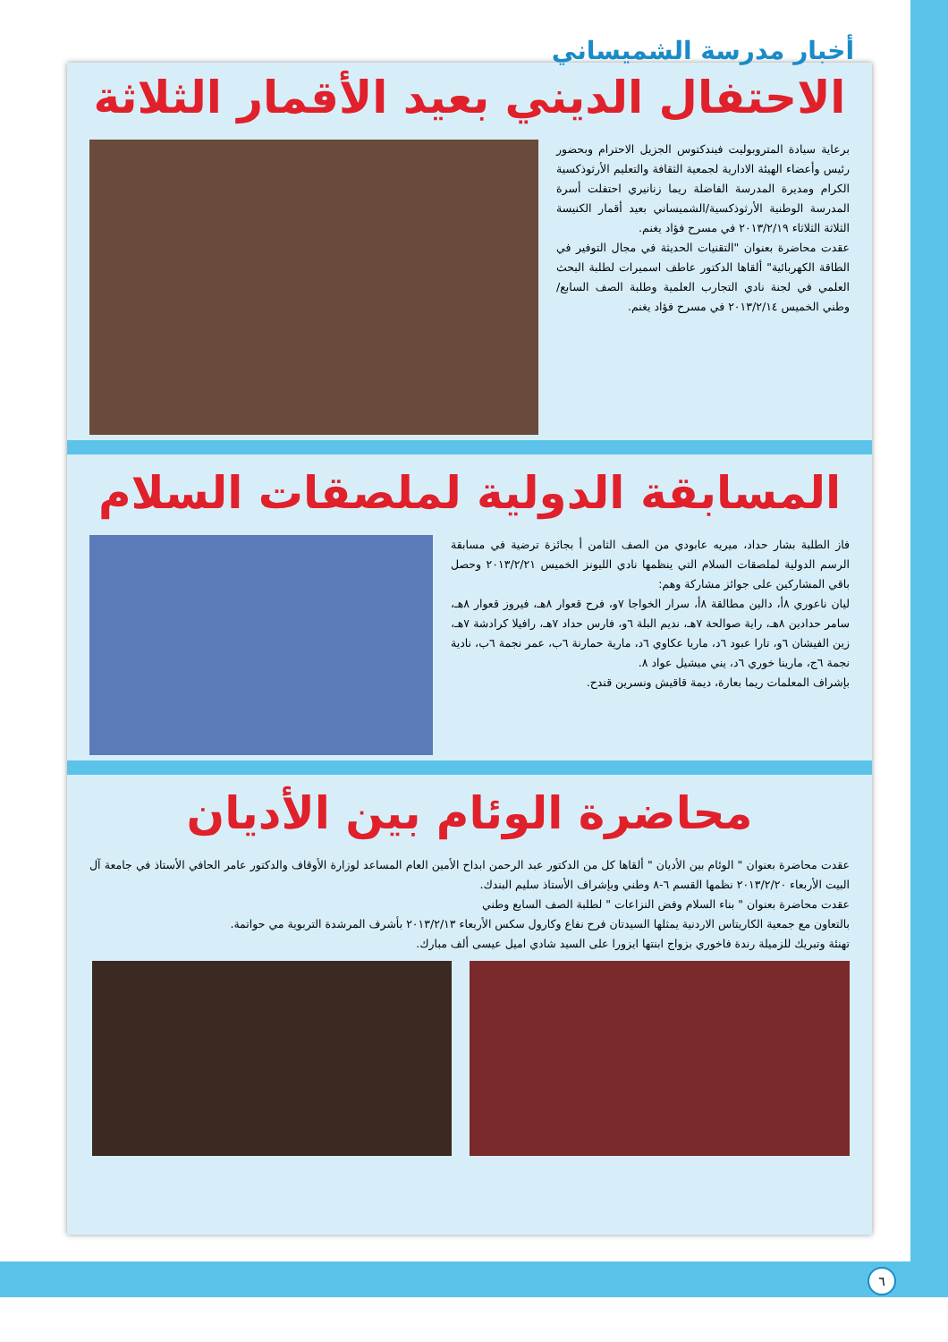أخبار مدرسة الشميساني
الاحتفال الديني بعيد الأقمار الثلاثة
برعاية سيادة المتروبوليت فيندكتوس الجزيل الاحترام وبحضور رئيس وأعضاء الهيئة الادارية لجمعية الثقافة والتعليم الأرثوذكسية الكرام ومديرة المدرسة الفاضلة ريما زنانيري احتفلت أسرة المدرسة الوطنية الأرثوذكسية/الشميساني بعيد أقمار الكنيسة الثلاثة الثلاثاء ٢٠١٣/٢/١٩ في مسرح فؤاد يغنم.
عقدت محاضرة بعنوان "التقنيات الحديثة في مجال التوفير في الطاقة الكهربائية" ألقاها الدكتور عاطف اسميرات لطلبة البحث العلمي في لجنة نادي التجارب العلمية وطلبة الصف السابع/وطني الخميس ٢٠١٣/٢/١٤ في مسرح فؤاد يغنم.
المسابقة الدولية لملصقات السلام
فاز الطلبة بشار حداد، ميريه عابودي من الصف الثامن أ بجائزة ترضية في مسابقة الرسم الدولية لملصقات السلام التي ينظمها نادي الليونز الخميس ٢٠١٣/٢/٢١ وحصل باقي المشاركين على جوائز مشاركة وهم:
ليان ناعوري ٨أ، دالين مطالقة ٨أ، سرار الخواجا ٧و، فرح قعوار ٨هـ، فيروز قعوار ٨هـ، سامر حدادين ٨هـ، راية صوالحة ٧هـ، نديم البلة ٦و، فارس حداد ٧هـ، رافيلا كرادشة ٧هـ، زين الفيشان ٦و، تارا عبود ٦د، ماريا عكاوي ٦د، مارية حمارنة ٦ب، عمر نجمة ٦ب، نادية نجمة ٦ج، مارينا خوري ٦د، يني ميشيل عواد ٨.
بإشراف المعلمات ريما بعارة، ديمة قاقيش ونسرين قندح.
محاضرة الوئام بين الأديان
عقدت محاضرة بعنوان " الوئام بين الأديان " ألقاها كل من الدكتور عبد الرحمن ابداح الأمين العام المساعد لوزارة الأوقاف والدكتور عامر الحافي الأستاذ في جامعة آل البيت الأربعاء ٢٠١٣/٢/٢٠ نظمها القسم ٦-٨ وطني وبإشراف الأستاذ سليم البندك.
عقدت محاضرة بعنوان " بناء السلام وفض النزاعات " لطلبة الصف السابع وطني
بالتعاون مع جمعية الكاريتاس الاردنية يمثلها السيدتان فرح نفاع وكارول سكس الأربعاء ٢٠١٣/٢/١٣ بأشرف المرشدة التربوية مي حواتمة.
تهنئة وتبريك للزميلة رندة فاخوري بزواج ابنتها ايزورا على السيد شادي اميل عيسى ألف مبارك.
٦